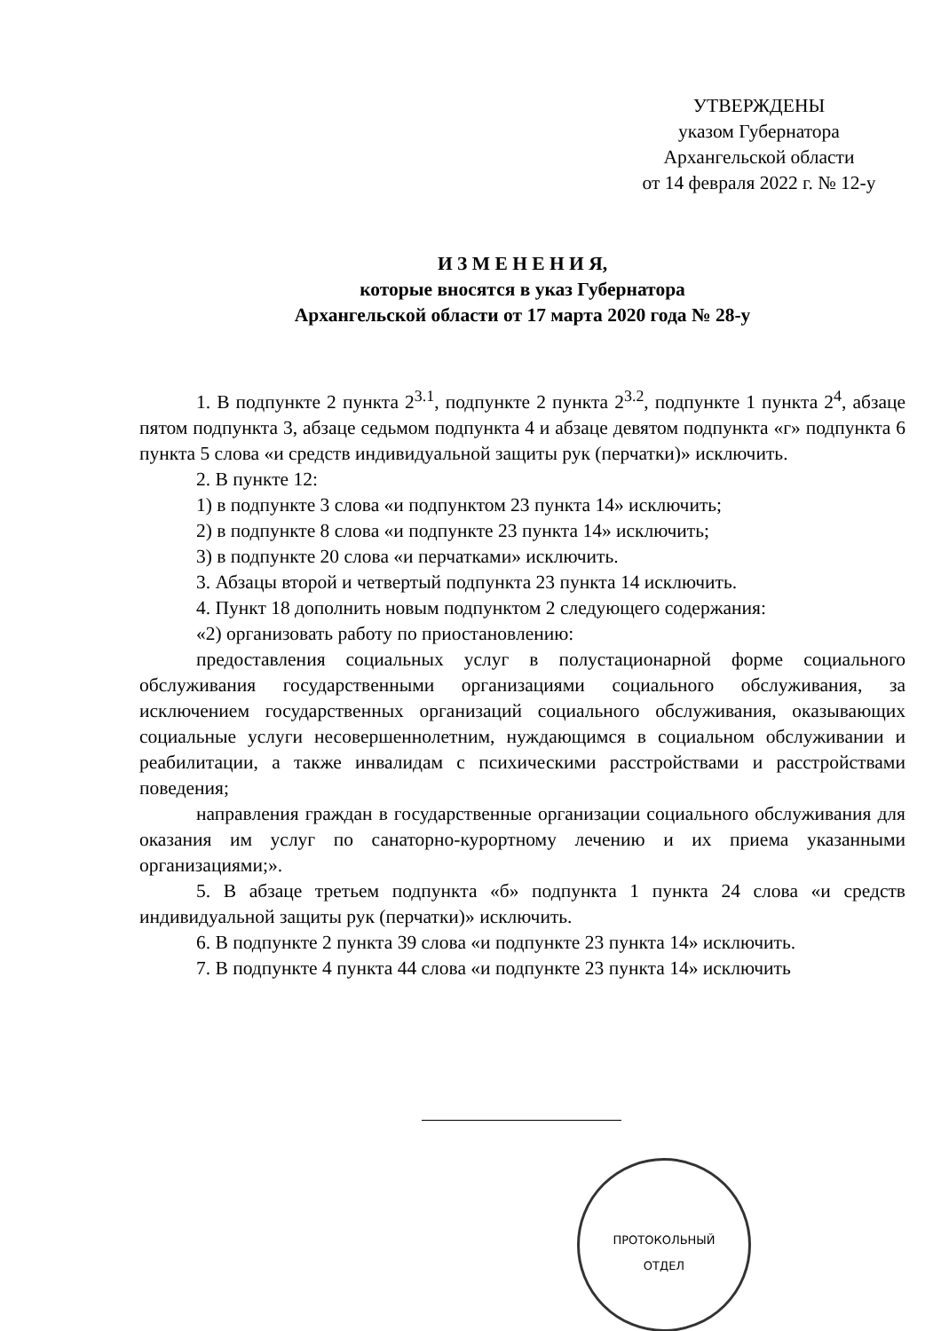УТВЕРЖДЕНЫ
указом Губернатора
Архангельской области
от 14 февраля 2022 г. № 12-у
И З М Е Н Е Н И Я,
которые вносятся в указ Губернатора
Архангельской области от 17 марта 2020 года № 28-у
1. В подпункте 2 пункта 2<sup>3.1</sup>, подпункте 2 пункта 2<sup>3.2</sup>, подпункте 1 пункта 2<sup>4</sup>, абзаце пятом подпункта 3, абзаце седьмом подпункта 4 и абзаце девятом подпункта «г» подпункта 6 пункта 5 слова «и средств индивидуальной защиты рук (перчатки)» исключить.
2. В пункте 12:
1) в подпункте 3 слова «и подпунктом 23 пункта 14» исключить;
2) в подпункте 8 слова «и подпункте 23 пункта 14» исключить;
3) в подпункте 20 слова «и перчатками» исключить.
3. Абзацы второй и четвертый подпункта 23 пункта 14 исключить.
4. Пункт 18 дополнить новым подпунктом 2 следующего содержания:
«2) организовать работу по приостановлению:
предоставления социальных услуг в полустационарной форме социального обслуживания государственными организациями социального обслуживания, за исключением государственных организаций социального обслуживания, оказывающих социальные услуги несовершеннолетним, нуждающимся в социальном обслуживании и реабилитации, а также инвалидам с психическими расстройствами и расстройствами поведения;
направления граждан в государственные организации социального обслуживания для оказания им услуг по санаторно-курортному лечению и их приема указанными организациями;».
5. В абзаце третьем подпункта «б» подпункта 1 пункта 24 слова «и средств индивидуальной защиты рук (перчатки)» исключить.
6. В подпункте 2 пункта 39 слова «и подпункте 23 пункта 14» исключить.
7. В подпункте 4 пункта 44 слова «и подпункте 23 пункта 14» исключить
ПРОТОКОЛЬНЫЙ
ОТДЕЛ